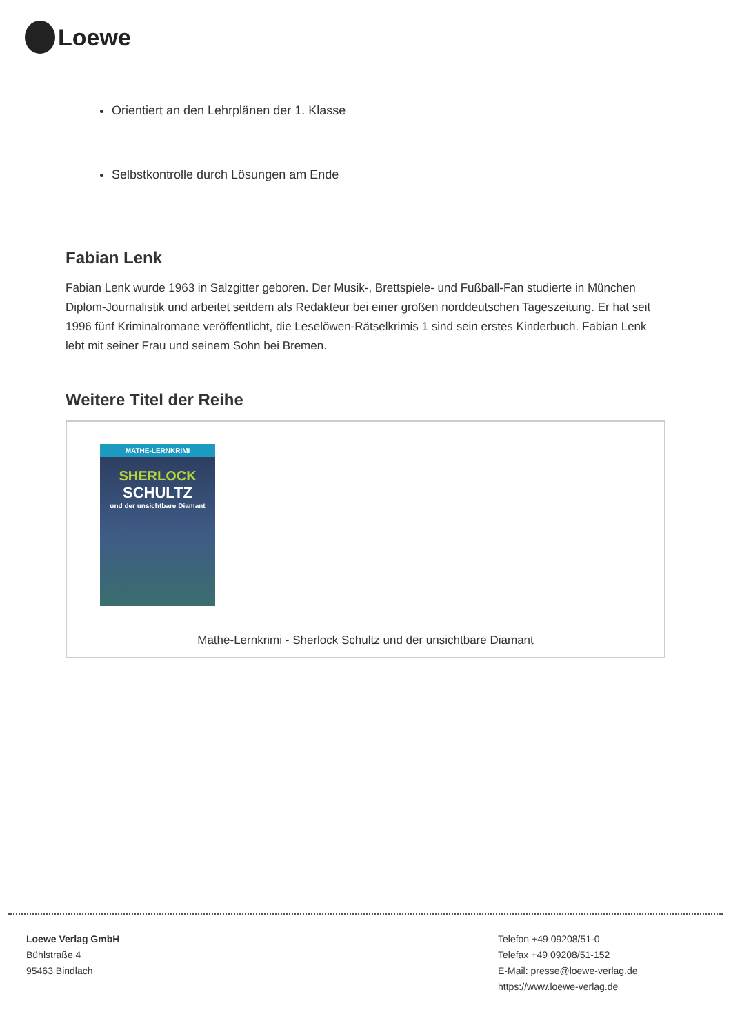Loewe
Orientiert an den Lehrplänen der 1. Klasse
Selbstkontrolle durch Lösungen am Ende
Fabian Lenk
Fabian Lenk wurde 1963 in Salzgitter geboren. Der Musik-, Brettspiele- und Fußball-Fan studierte in München Diplom-Journalistik und arbeitet seitdem als Redakteur bei einer großen norddeutschen Tageszeitung. Er hat seit 1996 fünf Kriminalromane veröffentlicht, die Leselöwen-Rätselkrimis 1 sind sein erstes Kinderbuch. Fabian Lenk lebt mit seiner Frau und seinem Sohn bei Bremen.
Weitere Titel der Reihe
MATHE-LERNKRIMI
SHERLOCK
SCHULTZ
und der unsichtbare Diamant
Mathe-Lernkrimi - Sherlock Schultz und der unsichtbare Diamant
Loewe Verlag GmbH
Bühlstraße 4
95463 Bindlach
Telefon +49 09208/51-0
Telefax +49 09208/51-152
E-Mail: presse@loewe-verlag.de
https://www.loewe-verlag.de